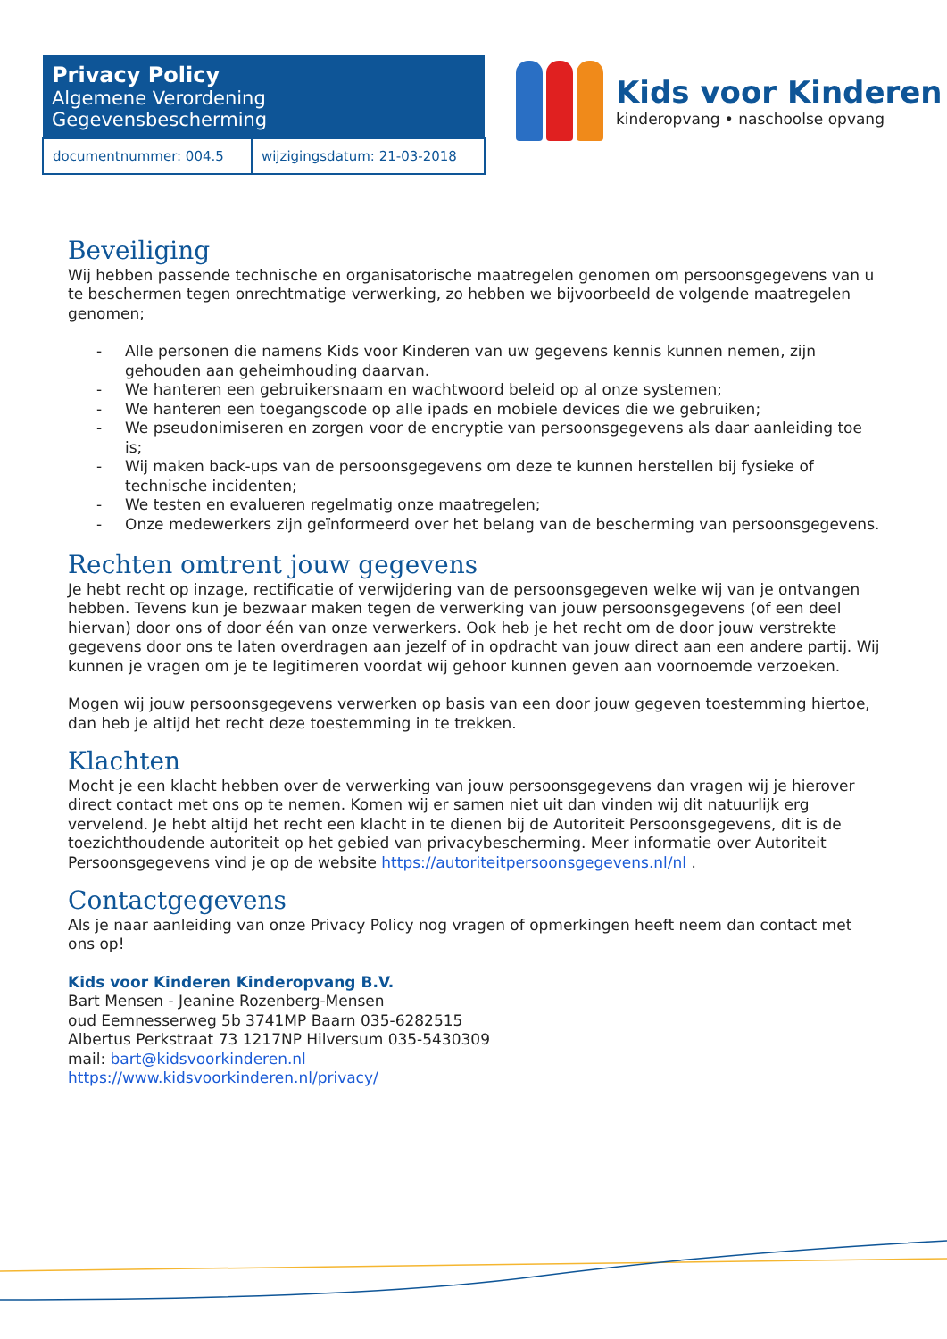| Privacy Policy Algemene Verordening Gegevensbescherming | |
| --- | --- |
| documentnummer: 004.5 | wijzigingsdatum: 21-03-2018 |
Kids voor Kinderen
kinderopvang • naschoolse opvang
Beveiliging
Wij hebben passende technische en organisatorische maatregelen genomen om persoonsgegevens van u te beschermen tegen onrechtmatige verwerking, zo hebben we bijvoorbeeld de volgende maatregelen genomen;
- Alle personen die namens Kids voor Kinderen van uw gegevens kennis kunnen nemen, zijn gehouden aan geheimhouding daarvan.
- We hanteren een gebruikersnaam en wachtwoord beleid op al onze systemen;
- We hanteren een toegangscode op alle ipads en mobiele devices die we gebruiken;
- We pseudonimiseren en zorgen voor de encryptie van persoonsgegevens als daar aanleiding toe is;
- Wij maken back-ups van de persoonsgegevens om deze te kunnen herstellen bij fysieke of technische incidenten;
- We testen en evalueren regelmatig onze maatregelen;
- Onze medewerkers zijn geïnformeerd over het belang van de bescherming van persoonsgegevens.
Rechten omtrent jouw gegevens
Je hebt recht op inzage, rectificatie of verwijdering van de persoonsgegeven welke wij van je ontvangen hebben. Tevens kun je bezwaar maken tegen de verwerking van jouw persoonsgegevens (of een deel hiervan) door ons of door één van onze verwerkers. Ook heb je het recht om de door jouw verstrekte gegevens door ons te laten overdragen aan jezelf of in opdracht van jouw direct aan een andere partij. Wij kunnen je vragen om je te legitimeren voordat wij gehoor kunnen geven aan voornoemde verzoeken.
Mogen wij jouw persoonsgegevens verwerken op basis van een door jouw gegeven toestemming hiertoe, dan heb je altijd het recht deze toestemming in te trekken.
Klachten
Mocht je een klacht hebben over de verwerking van jouw persoonsgegevens dan vragen wij je hierover direct contact met ons op te nemen. Komen wij er samen niet uit dan vinden wij dit natuurlijk erg vervelend. Je hebt altijd het recht een klacht in te dienen bij de Autoriteit Persoonsgegevens, dit is de toezichthoudende autoriteit op het gebied van privacybescherming. Meer informatie over Autoriteit Persoonsgegevens vind je op de website https://autoriteitpersoonsgegevens.nl/nl .
Contactgegevens
Als je naar aanleiding van onze Privacy Policy nog vragen of opmerkingen heeft neem dan contact met ons op!
Kids voor Kinderen Kinderopvang B.V.
Bart Mensen - Jeanine Rozenberg-Mensen
oud Eemnesserweg 5b 3741MP Baarn 035-6282515
Albertus Perkstraat 73 1217NP Hilversum 035-5430309
mail: bart@kidsvoorkinderen.nl
https://www.kidsvoorkinderen.nl/privacy/